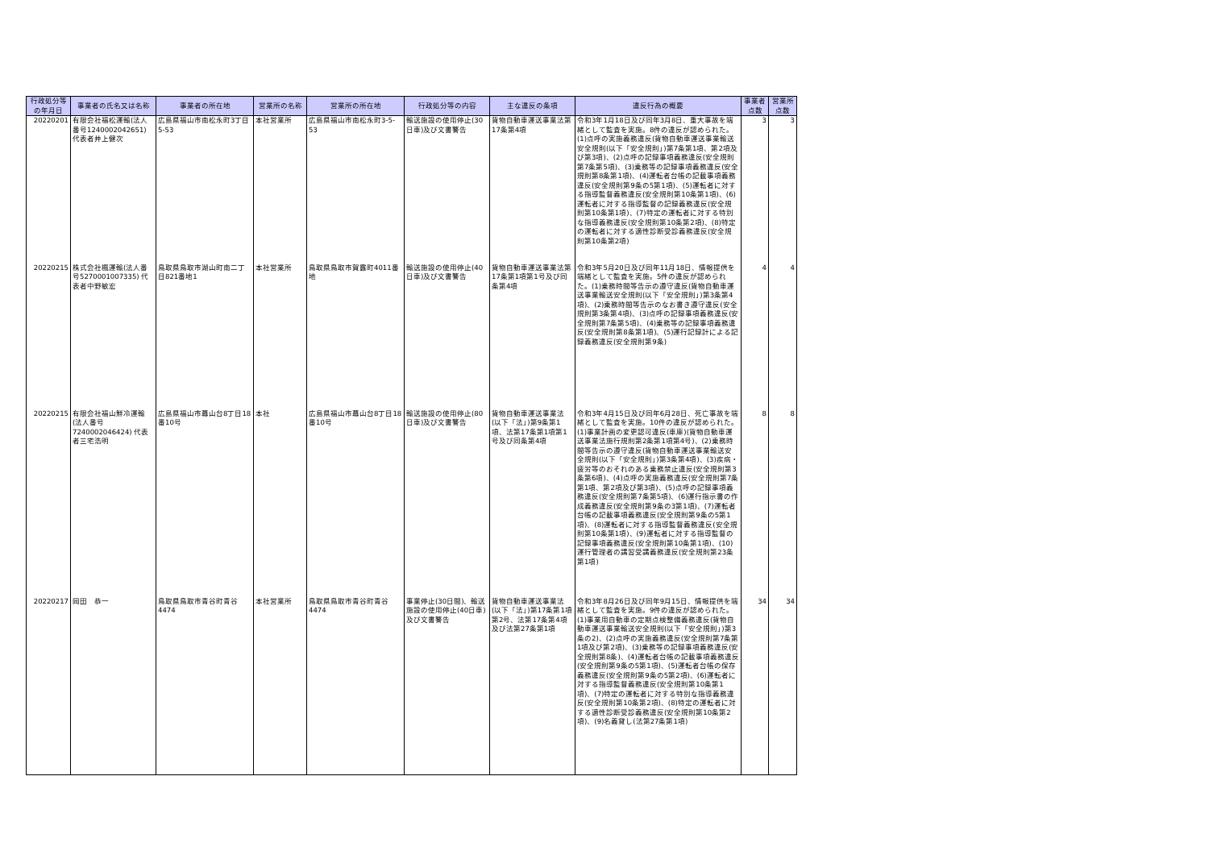| 行政処分等の年月日 | 事業者の氏名又は名称 | 事業者の所在地 | 営業所の名称 | 営業所の所在地 | 行政処分等の内容 | 主な違反の条項 | 違反行為の概要 | 事業者点数 | 営業所点数 |
| --- | --- | --- | --- | --- | --- | --- | --- | --- | --- |
| 20220201 | 有限会社福松運輸(法人番号1240002042651) 代表者井上健次 | 広島県福山市南松永町3丁目5-53 | 本社営業所 | 広島県福山市南松永町3-5-53 | 輸送施設の使用停止(30日車)及び文書警告 | 貨物自動車運送事業法第17条第4項 | 令和3年1月18日及び同年3月8日、重大事故を端緒として監査を実施。8件の違反が認められた。(1)点呼の実施義務違反(貨物自動車運送事業輸送安全規則(以下「安全規則」)第7条第1項、第2項及び第3項)、(2)点呼の記録事項義務違反(安全規則第7条第5項)、(3)乗務等の記録事項義務違反(安全規則第8条第1項)、(4)運転者台帳の記載事項義務違反(安全規則第9条の5第1項)、(5)運転者に対する指導監督義務違反(安全規則第10条第1項)、(6)運転者に対する指導監督の記録義務違反(安全規則第10条第1項)、(7)特定の運転者に対する特別な指導義務違反(安全規則第10条第2項)、(8)特定の運転者に対する適性診断受診義務違反(安全規則第10条第2項) | 3 | 3 |
| 20220215 | 株式会社楓運輸(法人番号5270001007335) 代表者中野敏宏 | 鳥取県鳥取市湖山町南二丁目821番地1 | 本社営業所 | 鳥取県鳥取市賀露町4011番地 | 輸送施設の使用停止(40日車)及び文書警告 | 貨物自動車運送事業法第17条第1項第1号及び同条第4項 | 令和3年5月20日及び同年11月18日、情報提供を端緒として監査を実施。5件の違反が認められた。(1)乗務時間等告示の遵守違反(貨物自動車運送事業輸送安全規則(以下「安全規則」)第3条第4項)、(2)乗務時間等告示のなお書き遵守違反(安全規則第3条第4項)、(3)点呼の記録事項義務違反(安全規則第7条第5項)、(4)乗務等の記録事項義務違反(安全規則第8条第1項)、(5)運行記録計による記録義務違反(安全規則第9条) | 4 | 4 |
| 20220215 | 有限会社福山鮮冷運輸(法人番号7240002046424) 代表者三宅浩明 | 広島県福山市幕山台8丁目18番10号 | 本社 | 広島県福山市幕山台8丁目18番10号 | 輸送施設の使用停止(80日車)及び文書警告 | 貨物自動車運送事業法(以下「法」)第9条第1項、法第17条第1項第1号及び同条第4項 | 令和3年4月15日及び同年6月28日、死亡事故を端緒として監査を実施。10件の違反が認められた。(1)事業計画の変更認可違反(車庫)(貨物自動車運送事業法施行規則第2条第1項第4号)、(2)乗務時間等告示の遵守違反(貨物自動車運送事業輸送安全規則(以下「安全規則」)第3条第4項)、(3)疾病・疲労等のおそれのある乗務禁止違反(安全規則第3条第6項)、(4)点呼の実施義務違反(安全規則第7条第1項、第2項及び第3項)、(5)点呼の記録事項義務違反(安全規則第7条第5項)、(6)運行指示書の作成義務違反(安全規則第9条の3第1項)、(7)運転者台帳の記載事項義務違反(安全規則第9条の5第1項)、(8)運転者に対する指導監督義務違反(安全規則第10条第1項)、(9)運転者に対する指導監督の記録事項義務違反(安全規則第10条第1項)、(10)運行管理者の講習受講義務違反(安全規則第23条第1項) | 8 | 8 |
| 20220217 | 岡田 恭一 | 鳥取県鳥取市青谷町青谷4474 | 本社営業所 | 鳥取県鳥取市青谷町青谷4474 | 事業停止(30日間)、輸送施設の使用停止(40日車)及び文書警告 | 貨物自動車運送事業法(以下「法」)第17条第1項第2号、法第17条第4項及び法第27条第1項 | 令和3年8月26日及び同年9月15日、情報提供を端緒として監査を実施。9件の違反が認められた。(1)事業用自動車の定期点検整備義務違反(貨物自動車運送事業輸送安全規則(以下「安全規則」)第3条の2)、(2)点呼の実施義務違反(安全規則第7条第1項及び第2項)、(3)乗務等の記録事項義務違反(安全規則第8条)、(4)運転者台帳の記載事項義務違反(安全規則第9条の5第1項)、(5)運転者台帳の保存義務違反(安全規則第9条の5第2項)、(6)運転者に対する指導監督義務違反(安全規則第10条第1項)、(7)特定の運転者に対する特別な指導義務違反(安全規則第10条第2項)、(8)特定の運転者に対する適性診断受診義務違反(安全規則第10条第2項)、(9)名義貸し(法第27条第1項) | 34 | 34 |